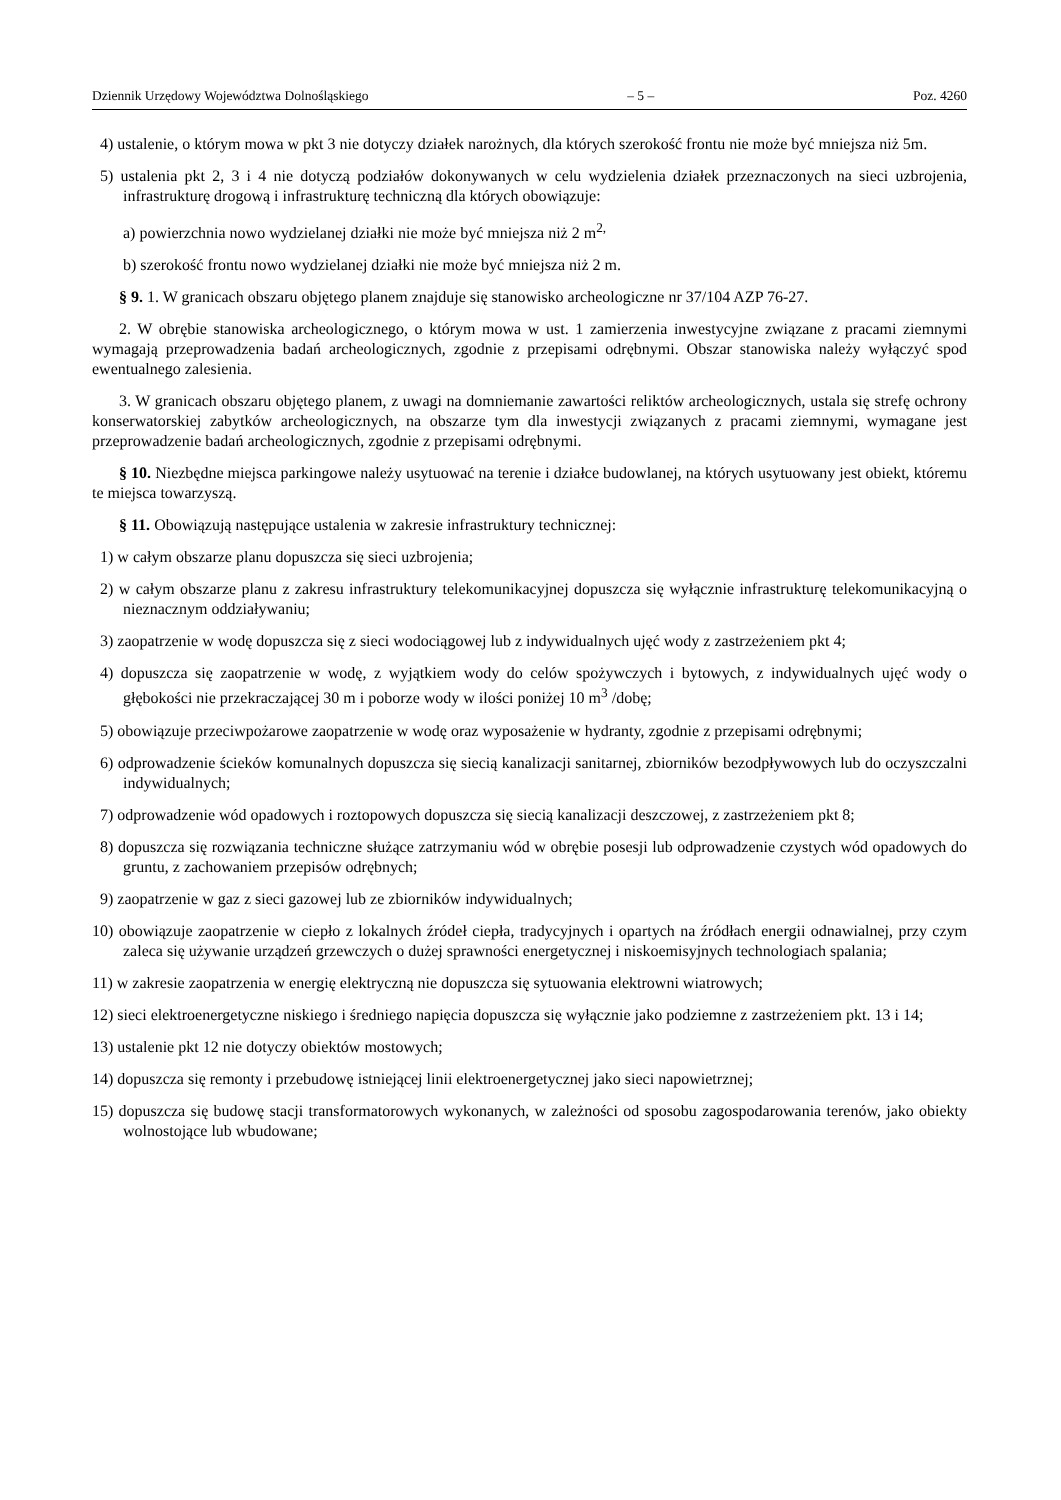Dziennik Urzędowy Województwa Dolnośląskiego – 5 – Poz. 4260
4) ustalenie, o którym mowa w pkt 3 nie dotyczy działek narożnych, dla których szerokość frontu nie może być mniejsza niż 5m.
5) ustalenia pkt 2, 3 i 4 nie dotyczą podziałów dokonywanych w celu wydzielenia działek przeznaczonych na sieci uzbrojenia, infrastrukturę drogową i infrastrukturę techniczną dla których obowiązuje:
a) powierzchnia nowo wydzielanej działki nie może być mniejsza niż 2 m<sup>2,</sup>
b) szerokość frontu nowo wydzielanej działki nie może być mniejsza niż 2 m.
§ 9. 1. W granicach obszaru objętego planem znajduje się stanowisko archeologiczne nr 37/104 AZP 76-27.
2. W obrębie stanowiska archeologicznego, o którym mowa w ust. 1 zamierzenia inwestycyjne związane z pracami ziemnymi wymagają przeprowadzenia badań archeologicznych, zgodnie z przepisami odrębnymi. Obszar stanowiska należy wyłączyć spod ewentualnego zalesienia.
3. W granicach obszaru objętego planem, z uwagi na domniemanie zawartości reliktów archeologicznych, ustala się strefę ochrony konserwatorskiej zabytków archeologicznych, na obszarze tym dla inwestycji związanych z pracami ziemnymi, wymagane jest przeprowadzenie badań archeologicznych, zgodnie z przepisami odrębnymi.
§ 10. Niezbędne miejsca parkingowe należy usytuować na terenie i działce budowlanej, na których usytuowany jest obiekt, któremu te miejsca towarzyszą.
§ 11. Obowiązują następujące ustalenia w zakresie infrastruktury technicznej:
1) w całym obszarze planu dopuszcza się sieci uzbrojenia;
2) w całym obszarze planu z zakresu infrastruktury telekomunikacyjnej dopuszcza się wyłącznie infrastrukturę telekomunikacyjną o nieznacznym oddziaływaniu;
3) zaopatrzenie w wodę dopuszcza się z sieci wodociągowej lub z indywidualnych ujęć wody z zastrzeżeniem pkt 4;
4) dopuszcza się zaopatrzenie w wodę, z wyjątkiem wody do celów spożywczych i bytowych, z indywidualnych ujęć wody o głębokości nie przekraczającej 30 m i poborze wody w ilości poniżej 10 m<sup>3</sup> /dobę;
5) obowiązuje przeciwpożarowe zaopatrzenie w wodę oraz wyposażenie w hydranty, zgodnie z przepisami odrębnymi;
6) odprowadzenie ścieków komunalnych dopuszcza się siecią kanalizacji sanitarnej, zbiorników bezodpływowych lub do oczyszczalni indywidualnych;
7) odprowadzenie wód opadowych i roztopowych dopuszcza się siecią kanalizacji deszczowej, z zastrzeżeniem pkt 8;
8) dopuszcza się rozwiązania techniczne służące zatrzymaniu wód w obrębie posesji lub odprowadzenie czystych wód opadowych do gruntu, z zachowaniem przepisów odrębnych;
9) zaopatrzenie w gaz z sieci gazowej lub ze zbiorników indywidualnych;
10) obowiązuje zaopatrzenie w ciepło z lokalnych źródeł ciepła, tradycyjnych i opartych na źródłach energii odnawialnej, przy czym zaleca się używanie urządzeń grzewczych o dużej sprawności energetycznej i niskoemisyjnych technologiach spalania;
11) w zakresie zaopatrzenia w energię elektryczną nie dopuszcza się sytuowania elektrowni wiatrowych;
12) sieci elektroenergetyczne niskiego i średniego napięcia dopuszcza się wyłącznie jako podziemne z zastrzeżeniem pkt. 13 i 14;
13) ustalenie pkt 12 nie dotyczy obiektów mostowych;
14) dopuszcza się remonty i przebudowę istniejącej linii elektroenergetycznej jako sieci napowietrznej;
15) dopuszcza się budowę stacji transformatorowych wykonanych, w zależności od sposobu zagospodarowania terenów, jako obiekty wolnostojące lub wbudowane;